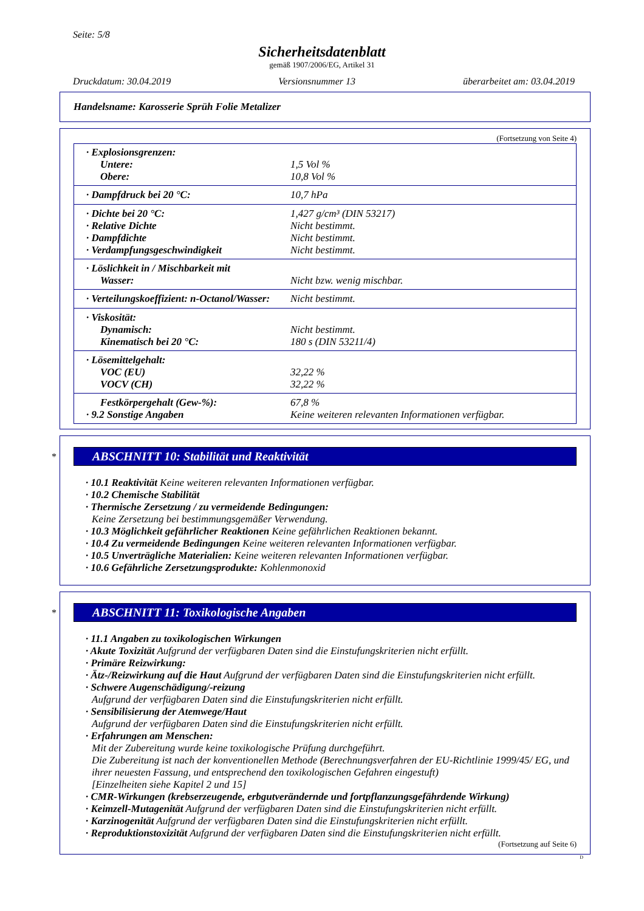Seite: 5/8
Sicherheitsdatenblatt
gemäß 1907/2006/EG, Artikel 31
Druckdatum: 30.04.2019 Versionsnummer 13 überarbeitet am: 03.04.2019
Handelsname: Karosserie Sprüh Folie Metalizer
(Fortsetzung von Seite 4)
| · Explosionsgrenzen: | |
| Untere: | 1,5 Vol % |
| Obere: | 10,8 Vol % |
| · Dampfdruck bei 20 °C: | 10,7 hPa |
| · Dichte bei 20 °C: | 1,427 g/cm³ (DIN 53217) |
| · Relative Dichte | Nicht bestimmt. |
| · Dampfdichte | Nicht bestimmt. |
| · Verdampfungsgeschwindigkeit | Nicht bestimmt. |
| · Löslichkeit in / Mischbarkeit mit | |
| Wasser: | Nicht bzw. wenig mischbar. |
| · Verteilungskoeffizient: n-Octanol/Wasser: | Nicht bestimmt. |
| · Viskosität: | |
| Dynamisch: | Nicht bestimmt. |
| Kinematisch bei 20 °C: | 180 s (DIN 53211/4) |
| · Lösemittelgehalt: | |
| VOC (EU) | 32,22 % |
| VOCV (CH) | 32,22 % |
| Festkörpergehalt (Gew-%): | 67,8 % |
| · 9.2 Sonstige Angaben | Keine weiteren relevanten Informationen verfügbar. |
*
ABSCHNITT 10: Stabilität und Reaktivität
· 10.1 Reaktivität Keine weiteren relevanten Informationen verfügbar.
· 10.2 Chemische Stabilität
· Thermische Zersetzung / zu vermeidende Bedingungen:
Keine Zersetzung bei bestimmungsgemäßer Verwendung.
· 10.3 Möglichkeit gefährlicher Reaktionen Keine gefährlichen Reaktionen bekannt.
· 10.4 Zu vermeidende Bedingungen Keine weiteren relevanten Informationen verfügbar.
· 10.5 Unverträgliche Materialien: Keine weiteren relevanten Informationen verfügbar.
· 10.6 Gefährliche Zersetzungsprodukte: Kohlenmonoxid
*
ABSCHNITT 11: Toxikologische Angaben
· 11.1 Angaben zu toxikologischen Wirkungen
· Akute Toxizität Aufgrund der verfügbaren Daten sind die Einstufungskriterien nicht erfüllt.
· Primäre Reizwirkung:
· Ätz-/Reizwirkung auf die Haut Aufgrund der verfügbaren Daten sind die Einstufungskriterien nicht erfüllt.
· Schwere Augenschädigung/-reizung
Aufgrund der verfügbaren Daten sind die Einstufungskriterien nicht erfüllt.
· Sensibilisierung der Atemwege/Haut
Aufgrund der verfügbaren Daten sind die Einstufungskriterien nicht erfüllt.
· Erfahrungen am Menschen:
Mit der Zubereitung wurde keine toxikologische Prüfung durchgeführt.
Die Zubereitung ist nach der konventionellen Methode (Berechnungsverfahren der EU-Richtlinie 1999/45/ EG, und ihrer neuesten Fassung, und entsprechend den toxikologischen Gefahren eingestuft)
[Einzelheiten siehe Kapitel 2 und 15]
· CMR-Wirkungen (krebserzeugende, erbgutverändernde und fortpflanzungsgefährdende Wirkung)
· Keimzell-Mutagenität Aufgrund der verfügbaren Daten sind die Einstufungskriterien nicht erfüllt.
· Karzinogenität Aufgrund der verfügbaren Daten sind die Einstufungskriterien nicht erfüllt.
· Reproduktionstoxizität Aufgrund der verfügbaren Daten sind die Einstufungskriterien nicht erfüllt.
(Fortsetzung auf Seite 6)
D